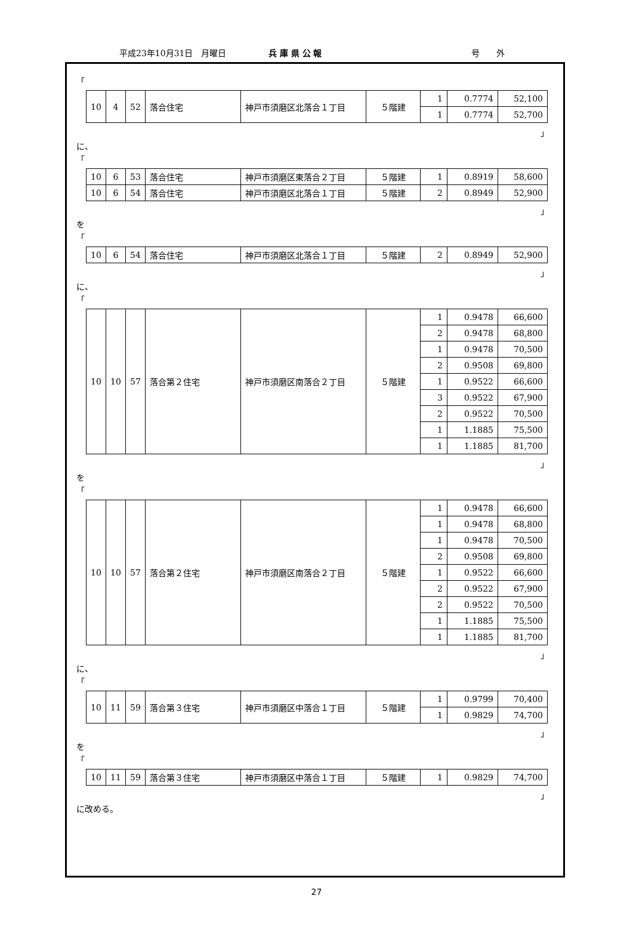平成23年10月31日　月曜日 兵 庫 県 公 報 号　　外
「
| 10 | 4 | 52 | 落合住宅 | 神戸市須磨区北落合１丁目 | ５階建 | 1 | 0.7774 | 52,100 |
| | | | | | | 1 | 0.7774 | 52,700 |
」
に、
「
| 10 | 6 | 53 | 落合住宅 | 神戸市須磨区東落合２丁目 | ５階建 | 1 | 0.8919 | 58,600 |
| 10 | 6 | 54 | 落合住宅 | 神戸市須磨区北落合１丁目 | ５階建 | 2 | 0.8949 | 52,900 |
」
を
「
| 10 | 6 | 54 | 落合住宅 | 神戸市須磨区北落合１丁目 | ５階建 | 2 | 0.8949 | 52,900 |
」
に、
「
| 10 | 10 | 57 | 落合第２住宅 | 神戸市須磨区南落合２丁目 | ５階建 | 1 | 0.9478 | 66,600 |
| | | | | | | 2 | 0.9478 | 68,800 |
| | | | | | | 1 | 0.9478 | 70,500 |
| | | | | | | 2 | 0.9508 | 69,800 |
| | | | | | | 1 | 0.9522 | 66,600 |
| | | | | | | 3 | 0.9522 | 67,900 |
| | | | | | | 2 | 0.9522 | 70,500 |
| | | | | | | 1 | 1.1885 | 75,500 |
| | | | | | | 1 | 1.1885 | 81,700 |
」
を
「
| 10 | 10 | 57 | 落合第２住宅 | 神戸市須磨区南落合２丁目 | ５階建 | 1 | 0.9478 | 66,600 |
| | | | | | | 1 | 0.9478 | 68,800 |
| | | | | | | 1 | 0.9478 | 70,500 |
| | | | | | | 2 | 0.9508 | 69,800 |
| | | | | | | 1 | 0.9522 | 66,600 |
| | | | | | | 2 | 0.9522 | 67,900 |
| | | | | | | 2 | 0.9522 | 70,500 |
| | | | | | | 1 | 1.1885 | 75,500 |
| | | | | | | 1 | 1.1885 | 81,700 |
」
に、
「
| 10 | 11 | 59 | 落合第３住宅 | 神戸市須磨区中落合１丁目 | ５階建 | 1 | 0.9799 | 70,400 |
| | | | | | | 1 | 0.9829 | 74,700 |
」
を
「
| 10 | 11 | 59 | 落合第３住宅 | 神戸市須磨区中落合１丁目 | ５階建 | 1 | 0.9829 | 74,700 |
」
に改める。
27